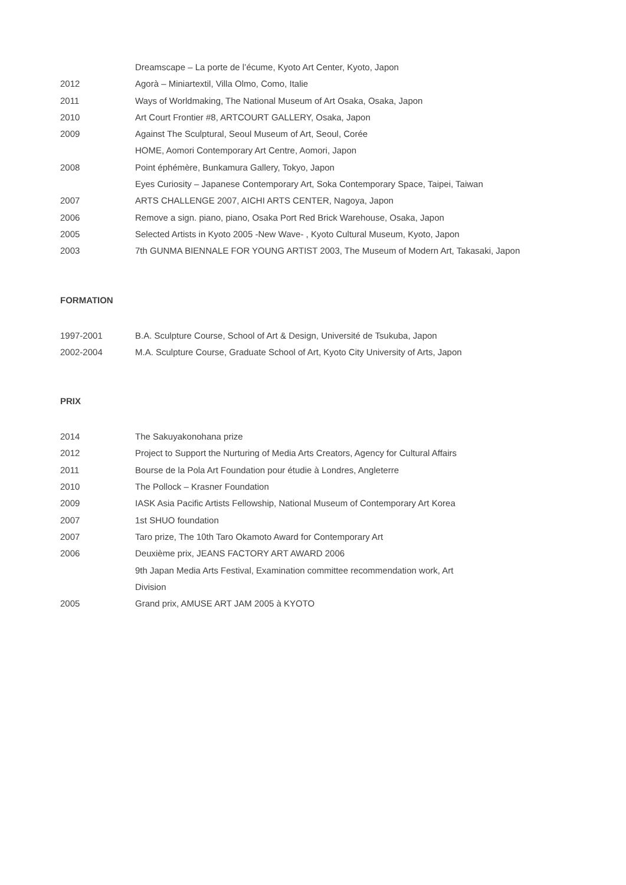Dreamscape – La porte de l’écume, Kyoto Art Center, Kyoto, Japon
2012 Agorà – Miniartextil, Villa Olmo, Como, Italie
2011 Ways of Worldmaking, The National Museum of Art Osaka, Osaka, Japon
2010 Art Court Frontier #8, ARTCOURT GALLERY, Osaka, Japon
2009 Against The Sculptural, Seoul Museum of Art, Seoul, Corée
HOME, Aomori Contemporary Art Centre, Aomori, Japon
2008 Point éphémère, Bunkamura Gallery, Tokyo, Japon
Eyes Curiosity – Japanese Contemporary Art, Soka Contemporary Space, Taipei, Taiwan
2007 ARTS CHALLENGE 2007, AICHI ARTS CENTER, Nagoya, Japon
2006 Remove a sign. piano, piano, Osaka Port Red Brick Warehouse, Osaka, Japon
2005 Selected Artists in Kyoto 2005 -New Wave- , Kyoto Cultural Museum, Kyoto, Japon
2003 7th GUNMA BIENNALE FOR YOUNG ARTIST 2003, The Museum of Modern Art, Takasaki, Japon
FORMATION
1997-2001 B.A. Sculpture Course, School of Art & Design, Université de Tsukuba, Japon
2002-2004 M.A. Sculpture Course, Graduate School of Art, Kyoto City University of Arts, Japon
PRIX
2014 The Sakuyakonohana prize
2012 Project to Support the Nurturing of Media Arts Creators, Agency for Cultural Affairs
2011 Bourse de la Pola Art Foundation pour étudie à Londres, Angleterre
2010 The Pollock – Krasner Foundation
2009 IASK Asia Pacific Artists Fellowship, National Museum of Contemporary Art Korea
2007 1st SHUO foundation
2007 Taro prize, The 10th Taro Okamoto Award for Contemporary Art
2006 Deuxième prix, JEANS FACTORY ART AWARD 2006
9th Japan Media Arts Festival, Examination committee recommendation work, Art
Division
2005 Grand prix, AMUSE ART JAM 2005 à KYOTO